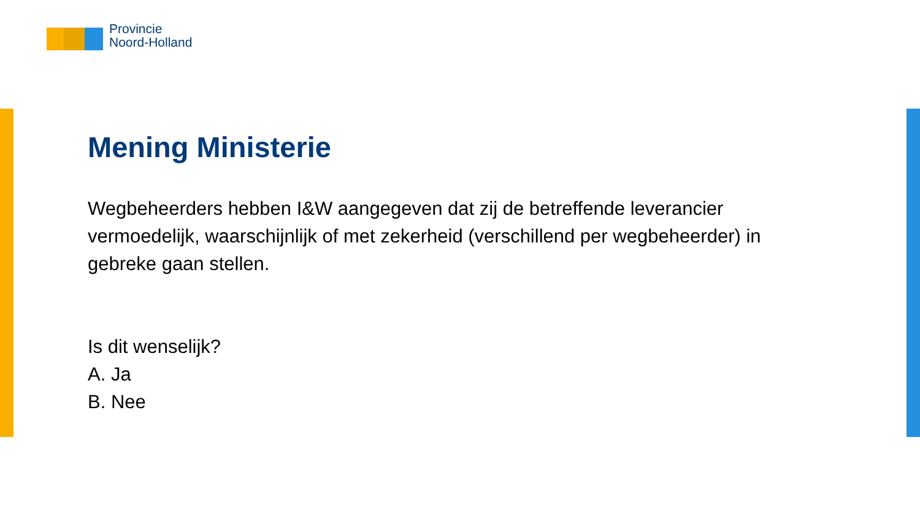Provincie
Noord-Holland
Mening Ministerie
Wegbeheerders hebben I&W aangegeven dat zij de betreffende leverancier vermoedelijk, waarschijnlijk of met zekerheid (verschillend per wegbeheerder) in gebreke gaan stellen.
Is dit wenselijk?
A. Ja
B. Nee